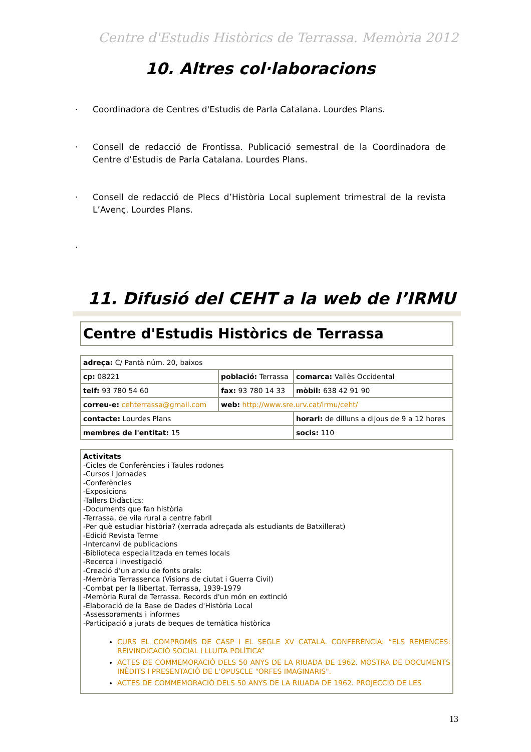Centre d'Estudis Històrics de Terrassa. Memòria 2012
10. Altres col·laboracions
· Coordinadora de Centres d'Estudis de Parla Catalana. Lourdes Plans.
· Consell de redacció de Frontissa. Publicació semestral de la Coordinadora de Centre d’Estudis de Parla Catalana. Lourdes Plans.
· Consell de redacció de Plecs d’Història Local suplement trimestral de la revista L’Avenç. Lourdes Plans.
·
11. Difusió del CEHT a la web de l’IRMU
Centre d'Estudis Històrics de Terrassa
| adreça: C/ Pantà núm. 20, baixos | | |
| cp: 08221 | població: Terrassa | comarca: Vallès Occidental |
| telf: 93 780 54 60 | fax: 93 780 14 33 | mòbil: 638 42 91 90 |
| correu-e: cehterrassa@gmail.com | web: http://www.sre.urv.cat/irmu/ceht/ | |
| contacte: Lourdes Plans | | horari: de dilluns a dijous de 9 a 12 hores |
| membres de l'entitat: 15 | | socis: 110 |
Activitats
-Cicles de Conferències i Taules rodones
-Cursos i Jornades
-Conferències
-Exposicions
-Tallers Didàctics:
-Documents que fan història
-Terrassa, de vila rural a centre fabril
-Per què estudiar història? (xerrada adreçada als estudiants de Batxillerat)
-Edició Revista Terme
-Intercanvi de publicacions
-Biblioteca especialitzada en temes locals
-Recerca i investigació
-Creació d'un arxiu de fonts orals:
-Memòria Terrassenca (Visions de ciutat i Guerra Civil)
-Combat per la llibertat. Terrassa, 1939-1979
-Memòria Rural de Terrassa. Records d'un món en extinció
-Elaboració de la Base de Dades d'Història Local
-Assessoraments i informes
-Participació a jurats de beques de temàtica històrica
CURS EL COMPROMÍS DE CASP I EL SEGLE XV CATALÀ. CONFERÈNCIA: “ELS REMENCES: REIVINDICACIÓ SOCIAL I LLUITA POLÍTICA”
ACTES DE COMMEMORACIÓ DELS 50 ANYS DE LA RIUADA DE 1962. MOSTRA DE DOCUMENTS INÈDITS I PRESENTACIÓ DE L'OPUSCLE "ORFES IMAGINARIS".
ACTES DE COMMEMORACIÓ DELS 50 ANYS DE LA RIUADA DE 1962. PROJECCIÓ DE LES
13